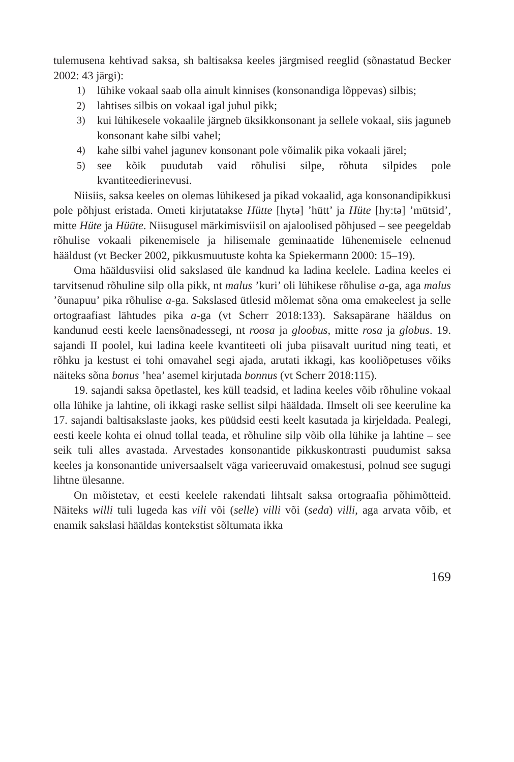tulemusena kehtivad saksa, sh baltisaksa keeles järgmised reeglid (sõnastatud Becker 2002: 43 järgi):
1) lühike vokaal saab olla ainult kinnises (konsonandiga lõppevas) silbis;
2) lahtises silbis on vokaal igal juhul pikk;
3) kui lühikesele vokaalile järgneb üksikkonsonant ja sellele vokaal, siis jaguneb konsonant kahe silbi vahel;
4) kahe silbi vahel jagunev konsonant pole võimalik pika vokaali järel;
5) see kõik puudutab vaid rõhulisi silpe, rõhuta silpides pole kvantiteedierinevusi.
Niisiis, saksa keeles on olemas lühikesed ja pikad vokaalid, aga konsonandipikkusi pole põhjust eristada. Ometi kirjutatakse Hütte [hytə] ’hütt’ ja Hüte [hyːtə] ’mütsid’, mitte Hüte ja Hüüte. Niisugusel märkimisviisil on ajaloolised põhjused – see peegeldab rõhulise vokaali pikenemisele ja hilisemale geminaatide lühenemisele eelnenud hääldust (vt Becker 2002, pikkusmuutuste kohta ka Spiekermann 2000: 15–19).
Oma hääldusviisi olid sakslased üle kandnud ka ladina keelele. Ladina keeles ei tarvitsenud rõhuline silp olla pikk, nt malus ’kuri’ oli lühikese rõhulise a-ga, aga malus ’õunapuu’ pika rõhulise a-ga. Sakslased ütlesid mõlemat sõna oma emakeelest ja selle ortograafiast lähtudes pika a-ga (vt Scherr 2018:133). Saksapärane hääldus on kandunud eesti keele laensõnadessegi, nt roosa ja gloobus, mitte rosa ja globus. 19. sajandi II poolel, kui ladina keele kvantiteeti oli juba piisavalt uuritud ning teati, et rõhku ja kestust ei tohi omavahel segi ajada, arutati ikkagi, kas kooliõpetuses võiks näiteks sõna bonus ’hea’ asemel kirjutada bonnus (vt Scherr 2018:115).
19. sajandi saksa õpetlastel, kes küll teadsid, et ladina keeles võib rõhuline vokaal olla lühike ja lahtine, oli ikkagi raske sellist silpi hääldada. Ilmselt oli see keeruline ka 17. sajandi baltisakslaste jaoks, kes püüdsid eesti keelt kasutada ja kirjeldada. Pealegi, eesti keele kohta ei olnud tollal teada, et rõhuline silp võib olla lühike ja lahtine – see seik tuli alles avastada. Arvestades konsonantide pikkuskontrasti puudumist saksa keeles ja konsonantide universaalselt väga varieeruvaid omakestusi, polnud see sugugi lihtne ülesanne.
On mõistetav, et eesti keelele rakendati lihtsalt saksa ortograafia põhimõtteid. Näiteks willi tuli lugeda kas vili või (selle) villi või (seda) villi, aga arvata võib, et enamik sakslasi hääldas kontekstist sõltumata ikka
169